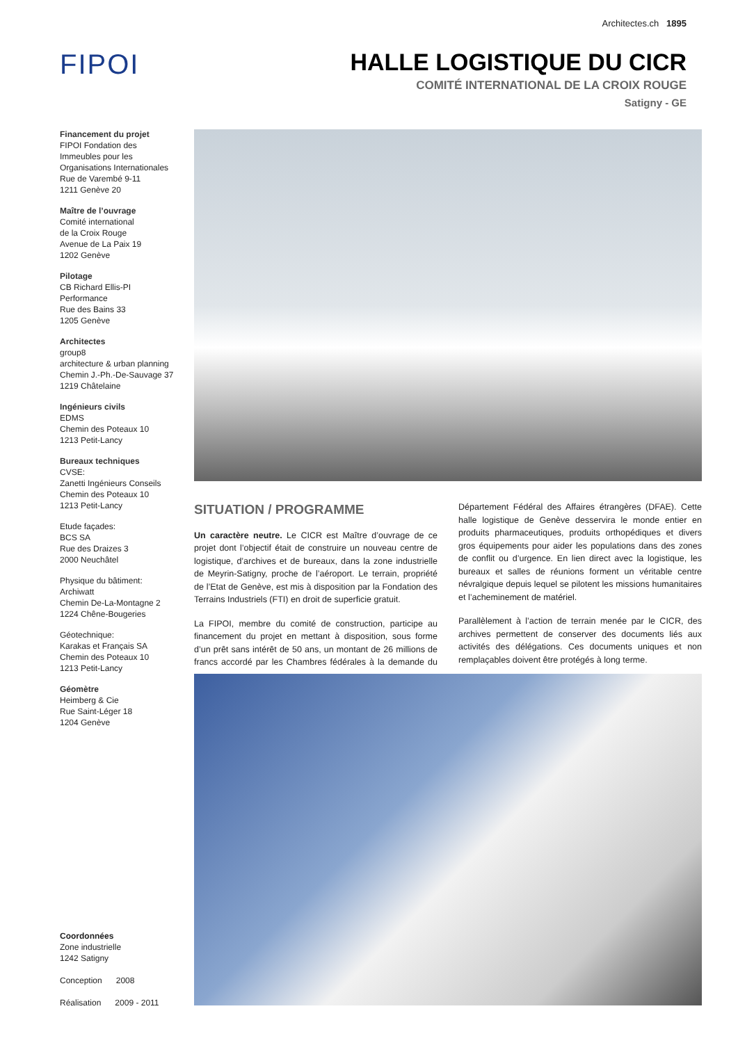Architectes.ch 1895
FIPOI
HALLE LOGISTIQUE DU CICR
COMITÉ INTERNATIONAL DE LA CROIX ROUGE
Satigny - GE
Financement du projet
FIPOI Fondation des Immeubles pour les Organisations Internationales
Rue de Varembé 9-11
1211 Genève 20
Maître de l’ouvrage
Comité international
de la Croix Rouge
Avenue de La Paix 19
1202 Genève
Pilotage
CB Richard Ellis-PI Performance
Rue des Bains 33
1205 Genève
Architectes
group8
architecture & urban planning
Chemin J.-Ph.-De-Sauvage 37
1219 Châtelaine
Ingénieurs civils
EDMS
Chemin des Poteaux 10
1213 Petit-Lancy
Bureaux techniques
CVSE:
Zanetti Ingénieurs Conseils
Chemin des Poteaux 10
1213 Petit-Lancy
Etude façades:
BCS SA
Rue des Draizes 3
2000 Neuchâtel
Physique du bâtiment:
Archiwatt
Chemin De-La-Montagne 2
1224 Chêne-Bougeries
Géotechnique:
Karakas et Français SA
Chemin des Poteaux 10
1213 Petit-Lancy
Géomètre
Heimberg & Cie
Rue Saint-Léger 18
1204 Genève
SITUATION / PROGRAMME
Un caractère neutre. Le CICR est Maître d’ouvrage de ce projet dont l’objectif était de construire un nouveau centre de logistique, d’archives et de bureaux, dans la zone industrielle de Meyrin-Satigny, proche de l’aéroport. Le terrain, propriété de l’Etat de Genève, est mis à disposition par la Fondation des Terrains Industriels (FTI) en droit de superficie gratuit.
La FIPOI, membre du comité de construction, participe au financement du projet en mettant à disposition, sous forme d’un prêt sans intérêt de 50 ans, un montant de 26 millions de francs accordé par les Chambres fédérales à la demande du Département Fédéral des Affaires étrangères (DFAE). Cette halle logistique de Genève desservira le monde entier en produits pharmaceutiques, produits orthopédiques et divers gros équipements pour aider les populations dans des zones de conflit ou d’urgence. En lien direct avec la logistique, les bureaux et salles de réunions forment un véritable centre névralgique depuis lequel se pilotent les missions humanitaires et l’acheminement de matériel.
Parallèlement à l’action de terrain menée par le CICR, des archives permettent de conserver des documents liés aux activités des délégations. Ces documents uniques et non remplaçables doivent être protégés à long terme.
Coordonnées
Zone industrielle
1242 Satigny
Conception 2008
Réalisation 2009 - 2011